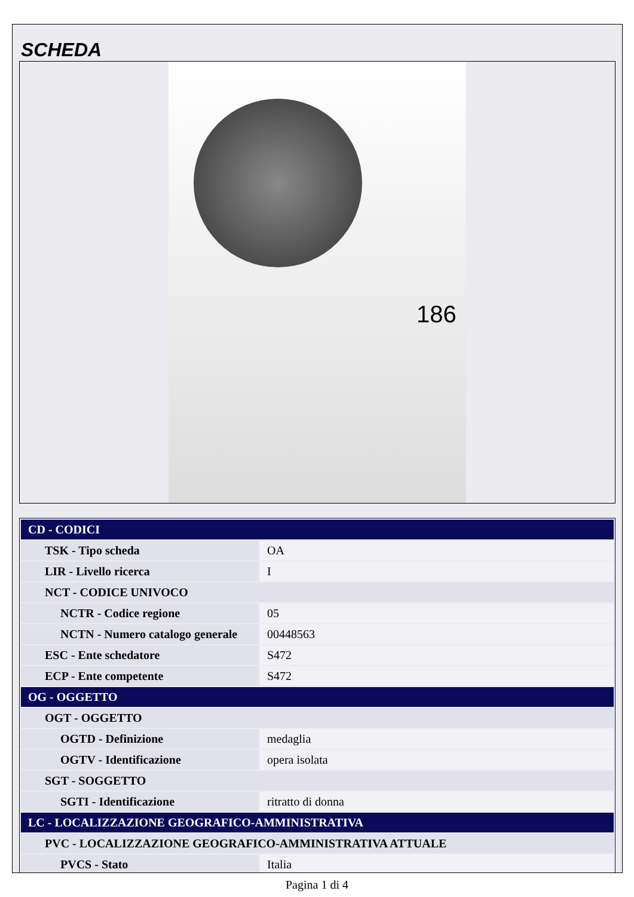SCHEDA
186
| CD - CODICI | |
| TSK - Tipo scheda | OA |
| LIR - Livello ricerca | I |
| NCT - CODICE UNIVOCO | |
| NCTR - Codice regione | 05 |
| NCTN - Numero catalogo generale | 00448563 |
| ESC - Ente schedatore | S472 |
| ECP - Ente competente | S472 |
| OG - OGGETTO | |
| OGT - OGGETTO | |
| OGTD - Definizione | medaglia |
| OGTV - Identificazione | opera isolata |
| SGT - SOGGETTO | |
| SGTI - Identificazione | ritratto di donna |
| LC - LOCALIZZAZIONE GEOGRAFICO-AMMINISTRATIVA | |
| PVC - LOCALIZZAZIONE GEOGRAFICO-AMMINISTRATIVA ATTUALE | |
| PVCS - Stato | Italia |
Pagina 1 di 4